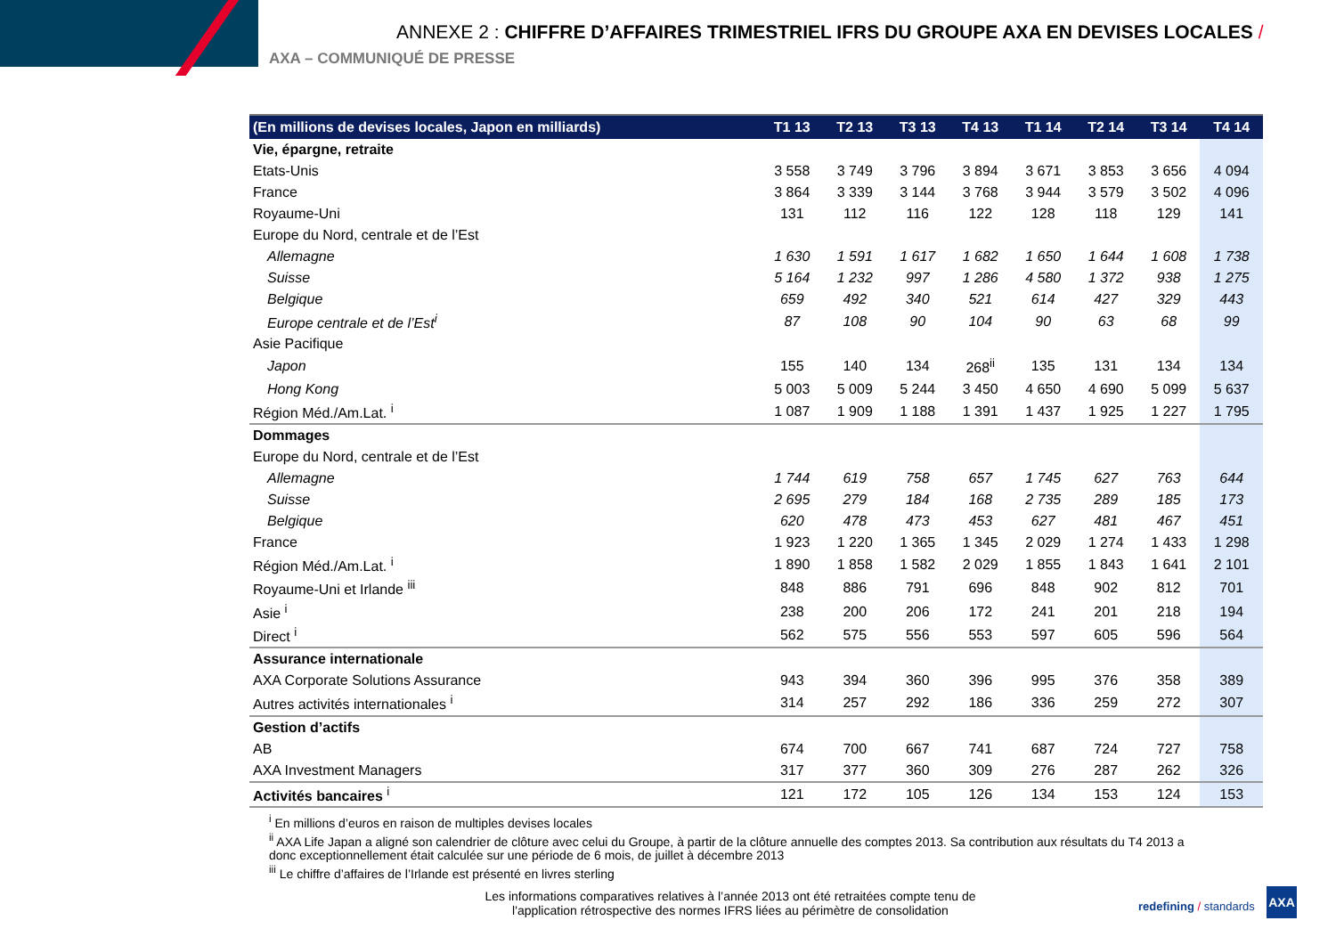ANNEXE 2 : CHIFFRE D’AFFAIRES TRIMESTRIEL IFRS DU GROUPE AXA EN DEVISES LOCALES /
AXA – COMMUNIQUÉ DE PRESSE
| (En millions de devises locales, Japon en milliards) | T1 13 | T2 13 | T3 13 | T4 13 | T1 14 | T2 14 | T3 14 | T4 14 |
| --- | --- | --- | --- | --- | --- | --- | --- | --- |
| Vie, épargne, retraite | | | | | | | | |
| Etats-Unis | 3 558 | 3 749 | 3 796 | 3 894 | 3 671 | 3 853 | 3 656 | 4 094 |
| France | 3 864 | 3 339 | 3 144 | 3 768 | 3 944 | 3 579 | 3 502 | 4 096 |
| Royaume-Uni | 131 | 112 | 116 | 122 | 128 | 118 | 129 | 141 |
| Europe du Nord, centrale et de l’Est | | | | | | | | |
| Allemagne | 1 630 | 1 591 | 1 617 | 1 682 | 1 650 | 1 644 | 1 608 | 1 738 |
| Suisse | 5 164 | 1 232 | 997 | 1 286 | 4 580 | 1 372 | 938 | 1 275 |
| Belgique | 659 | 492 | 340 | 521 | 614 | 427 | 329 | 443 |
| Europe centrale et de l’Est<sup>i</sup> | 87 | 108 | 90 | 104 | 90 | 63 | 68 | 99 |
| Asie Pacifique | | | | | | | | |
| Japon | 155 | 140 | 134 | 268<sup>ii</sup> | 135 | 131 | 134 | 134 |
| Hong Kong | 5 003 | 5 009 | 5 244 | 3 450 | 4 650 | 4 690 | 5 099 | 5 637 |
| Région Méd./Am.Lat. <sup>i</sup> | 1 087 | 1 909 | 1 188 | 1 391 | 1 437 | 1 925 | 1 227 | 1 795 |
| Dommages | | | | | | | | |
| Europe du Nord, centrale et de l’Est | | | | | | | | |
| Allemagne | 1 744 | 619 | 758 | 657 | 1 745 | 627 | 763 | 644 |
| Suisse | 2 695 | 279 | 184 | 168 | 2 735 | 289 | 185 | 173 |
| Belgique | 620 | 478 | 473 | 453 | 627 | 481 | 467 | 451 |
| France | 1 923 | 1 220 | 1 365 | 1 345 | 2 029 | 1 274 | 1 433 | 1 298 |
| Région Méd./Am.Lat. <sup>i</sup> | 1 890 | 1 858 | 1 582 | 2 029 | 1 855 | 1 843 | 1 641 | 2 101 |
| Royaume-Uni et Irlande <sup>iii</sup> | 848 | 886 | 791 | 696 | 848 | 902 | 812 | 701 |
| Asie <sup>i</sup> | 238 | 200 | 206 | 172 | 241 | 201 | 218 | 194 |
| Direct <sup>i</sup> | 562 | 575 | 556 | 553 | 597 | 605 | 596 | 564 |
| Assurance internationale | | | | | | | | |
| AXA Corporate Solutions Assurance | 943 | 394 | 360 | 396 | 995 | 376 | 358 | 389 |
| Autres activités internationales <sup>i</sup> | 314 | 257 | 292 | 186 | 336 | 259 | 272 | 307 |
| Gestion d’actifs | | | | | | | | |
| AB | 674 | 700 | 667 | 741 | 687 | 724 | 727 | 758 |
| AXA Investment Managers | 317 | 377 | 360 | 309 | 276 | 287 | 262 | 326 |
| Activités bancaires <sup>i</sup> | 121 | 172 | 105 | 126 | 134 | 153 | 124 | 153 |
<sup>i</sup> En millions d’euros en raison de multiples devises locales
<sup>ii</sup> AXA Life Japan a aligné son calendrier de clôture avec celui du Groupe, à partir de la clôture annuelle des comptes 2013. Sa contribution aux résultats du T4 2013 a donc exceptionnellement était calculée sur une période de 6 mois, de juillet à décembre 2013
<sup>iii</sup> Le chiffre d’affaires de l’Irlande est présenté en livres sterling
Les informations comparatives relatives à l’année 2013 ont été retraitées compte tenu de l'application rétrospective des normes IFRS liées au périmètre de consolidation
redefining / standards
AXA